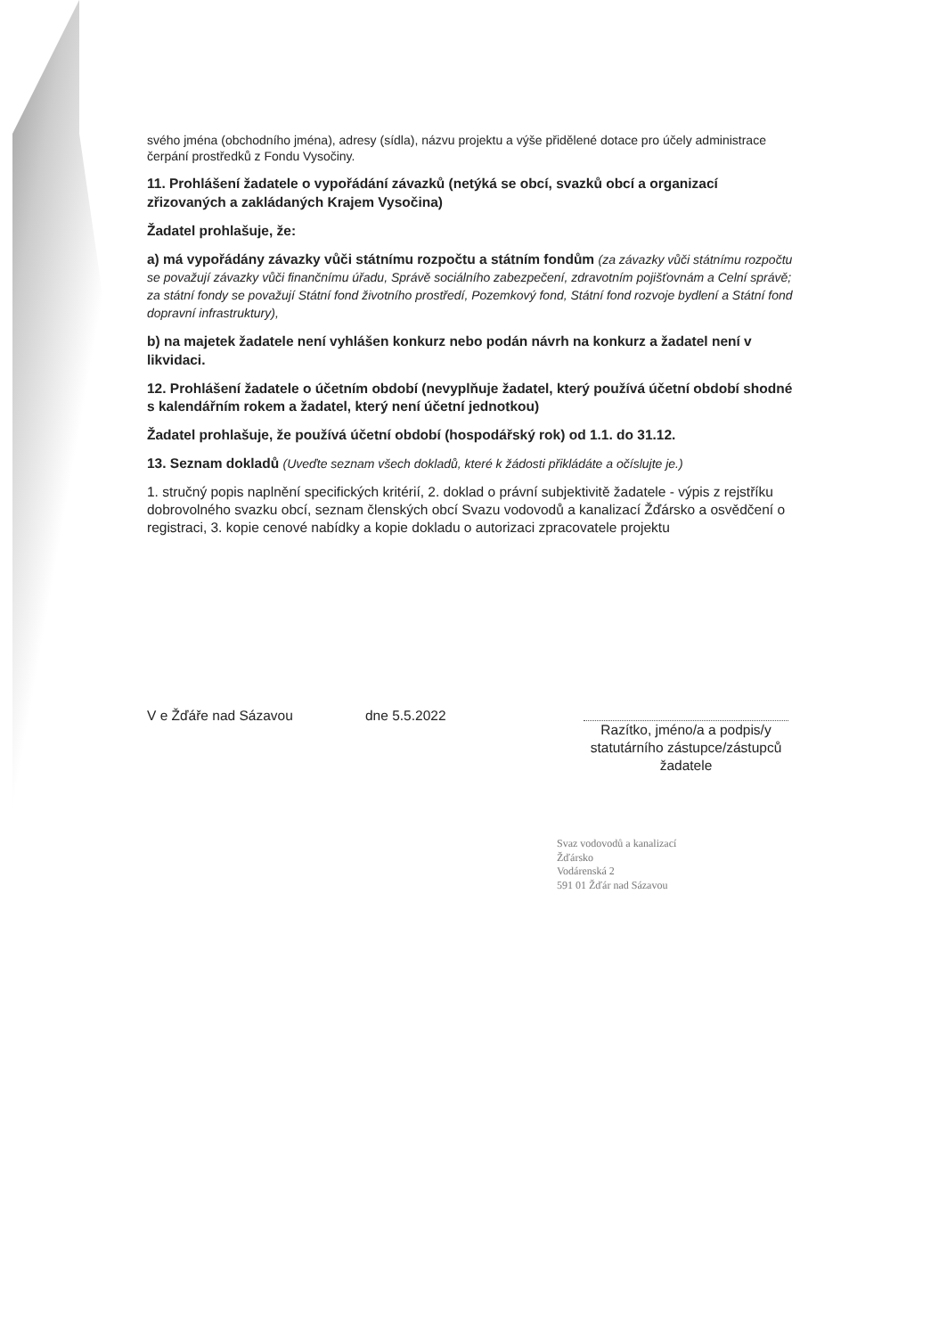svého jména (obchodního jména), adresy (sídla), názvu projektu a výše přidělené dotace pro účely administrace čerpání prostředků z Fondu Vysočiny.
11. Prohlášení žadatele o vypořádání závazků (netýká se obcí, svazků obcí a organizací zřizovaných a zakládaných Krajem Vysočina)
Žadatel prohlašuje, že:
a) má vypořádány závazky vůči státnímu rozpočtu a státním fondům (za závazky vůči státnímu rozpočtu se považují závazky vůči finančnímu úřadu, Správě sociálního zabezpečení, zdravotním pojišťovnám a Celní správě; za státní fondy se považují Státní fond životního prostředí, Pozemkový fond, Státní fond rozvoje bydlení a Státní fond dopravní infrastruktury),
b) na majetek žadatele není vyhlášen konkurz nebo podán návrh na konkurz a žadatel není v likvidaci.
12. Prohlášení žadatele o účetním období (nevyplňuje žadatel, který používá účetní období shodné s kalendářním rokem a žadatel, který není účetní jednotkou)
Žadatel prohlašuje, že používá účetní období (hospodářský rok) od 1.1. do 31.12.
13. Seznam dokladů (Uveďte seznam všech dokladů, které k žádosti přikládáte a očíslujte je.)
1. stručný popis naplnění specifických kritérií, 2. doklad o právní subjektivitě žadatele - výpis z rejstříku dobrovolného svazku obcí, seznam členských obcí Svazu vodovodů a kanalizací Žďársko a osvědčení o registraci, 3. kopie cenové nabídky a kopie dokladu o autorizaci zpracovatele projektu
V e Žďáře nad Sázavou dne 5.5.2022
Razítko, jméno/a a podpis/y statutárního zástupce/zástupců žadatele
Svaz vodovodů a kanalizací
Žďársko
Vodárenská 2
591 01 Žďár nad Sázavou